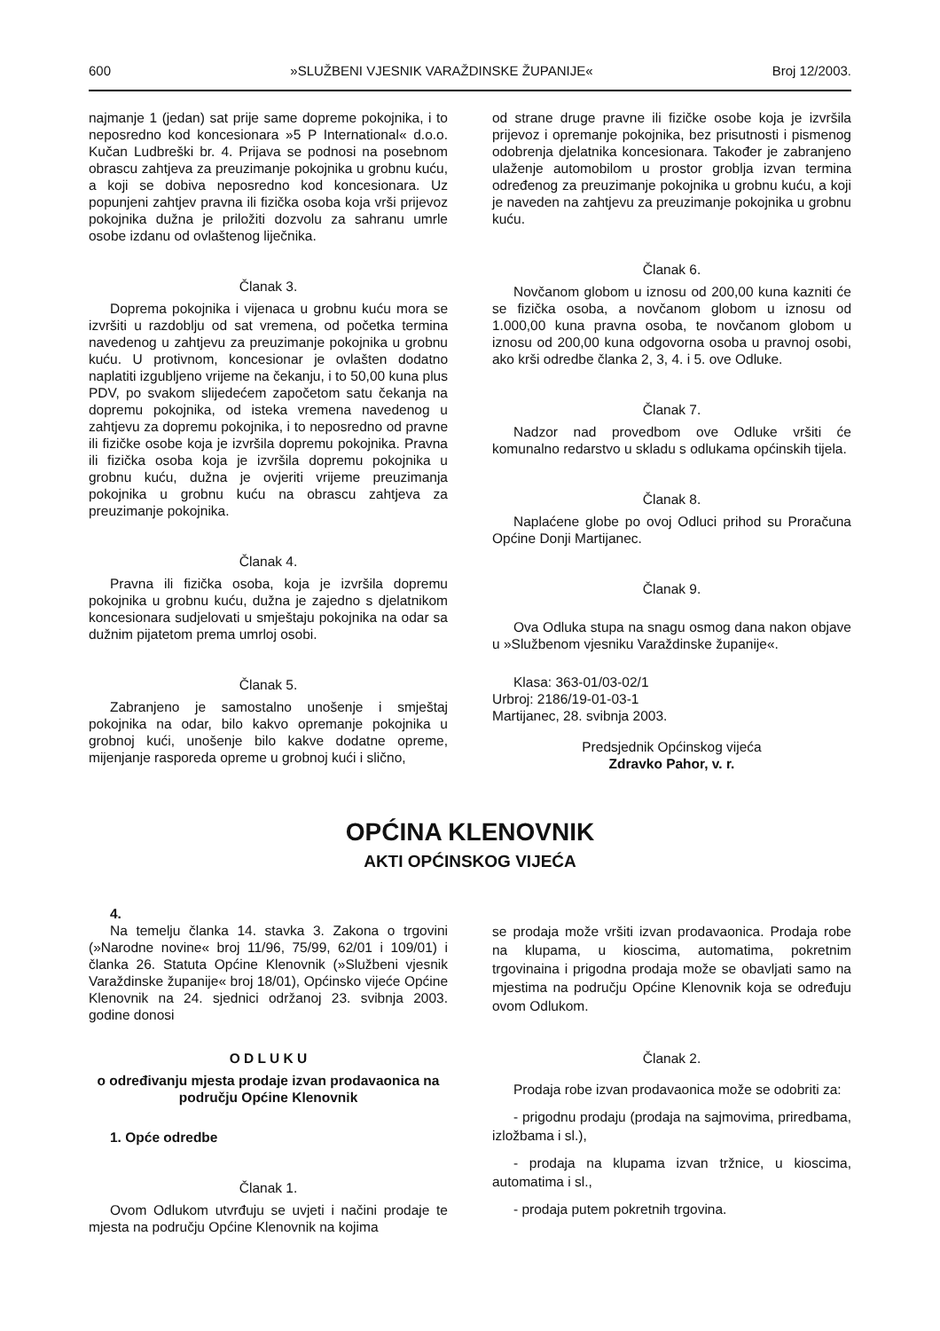600 »SLUŽBENI VJESNIK VARAŽDINSKE ŽUPANIJE« Broj 12/2003.
najmanje 1 (jedan) sat prije same dopreme pokojnika, i to neposredno kod koncesionara »5 P International« d.o.o. Kučan Ludbreški br. 4. Prijava se podnosi na posebnom obrascu zahtjeva za preuzimanje pokojnika u grobnu kuću, a koji se dobiva neposredno kod koncesionara. Uz popunjeni zahtjev pravna ili fizička osoba koja vrši prijevoz pokojnika dužna je priložiti dozvolu za sahranu umrle osobe izdanu od ovlaštenog liječnika.
Članak 3.
Doprema pokojnika i vijenaca u grobnu kuću mora se izvršiti u razdoblju od sat vremena, od početka termina navedenog u zahtjevu za preuzimanje pokojnika u grobnu kuću. U protivnom, koncesionar je ovlašten dodatno naplatiti izgubljeno vrijeme na čekanju, i to 50,00 kuna plus PDV, po svakom slijedećem započetom satu čekanja na dopremu pokojnika, od isteka vremena navedenog u zahtjevu za dopremu pokojnika, i to neposredno od pravne ili fizičke osobe koja je izvršila dopremu pokojnika. Pravna ili fizička osoba koja je izvršila dopremu pokojnika u grobnu kuću, dužna je ovjeriti vrijeme preuzimanja pokojnika u grobnu kuću na obrascu zahtjeva za preuzimanje pokojnika.
Članak 4.
Pravna ili fizička osoba, koja je izvršila dopremu pokojnika u grobnu kuću, dužna je zajedno s djelatnikom koncesionara sudjelovati u smještaju pokojnika na odar sa dužnim pijatetom prema umrloj osobi.
Članak 5.
Zabranjeno je samostalno unošenje i smještaj pokojnika na odar, bilo kakvo opremanje pokojnika u grobnoj kući, unošenje bilo kakve dodatne opreme, mijenjanje rasporeda opreme u grobnoj kući i slično,
od strane druge pravne ili fizičke osobe koja je izvršila prijevoz i opremanje pokojnika, bez prisutnosti i pismenog odobrenja djelatnika koncesionara. Također je zabranjeno ulaženje automobilom u prostor groblja izvan termina određenog za preuzimanje pokojnika u grobnu kuću, a koji je naveden na zahtjevu za preuzimanje pokojnika u grobnu kuću.
Članak 6.
Novčanom globom u iznosu od 200,00 kuna kazniti će se fizička osoba, a novčanom globom u iznosu od 1.000,00 kuna pravna osoba, te novčanom globom u iznosu od 200,00 kuna odgovorna osoba u pravnoj osobi, ako krši odredbe članka 2, 3, 4. i 5. ove Odluke.
Članak 7.
Nadzor nad provedbom ove Odluke vršiti će komunalno redarstvo u skladu s odlukama općinskih tijela.
Članak 8.
Naplaćene globe po ovoj Odluci prihod su Proračuna Općine Donji Martijanec.
Članak 9.
Ova Odluka stupa na snagu osmog dana nakon objave u »Službenom vjesniku Varaždinske županije«.
Klasa: 363-01/03-02/1
Urbroj: 2186/19-01-03-1
Martijanec, 28. svibnja 2003.
Predsjednik Općinskog vijeća
Zdravko Pahor, v. r.
OPĆINA KLENOVNIK
AKTI OPĆINSKOG VIJEĆA
4.
Na temelju članka 14. stavka 3. Zakona o trgovini (»Narodne novine« broj 11/96, 75/99, 62/01 i 109/01) i članka 26. Statuta Općine Klenovnik (»Službeni vjesnik Varaždinske županije« broj 18/01), Općinsko vijeće Općine Klenovnik na 24. sjednici održanoj 23. svibnja 2003. godine donosi
O D L U K U
o određivanju mjesta prodaje izvan prodavaonica na području Općine Klenovnik
1. Opće odredbe
Članak 1.
Ovom Odlukom utvrđuju se uvjeti i načini prodaje te mjesta na području Općine Klenovnik na kojima
se prodaja može vršiti izvan prodavaonica. Prodaja robe na klupama, u kioscima, automatima, pokretnim trgovinaina i prigodna prodaja može se obavljati samo na mjestima na području Općine Klenovnik koja se određuju ovom Odlukom.
Članak 2.
Prodaja robe izvan prodavaonica može se odobriti za:
- prigodnu prodaju (prodaja na sajmovima, priredbama, izložbama i sl.),
- prodaja na klupama izvan tržnice, u kioscima, automatima i sl.,
- prodaja putem pokretnih trgovina.